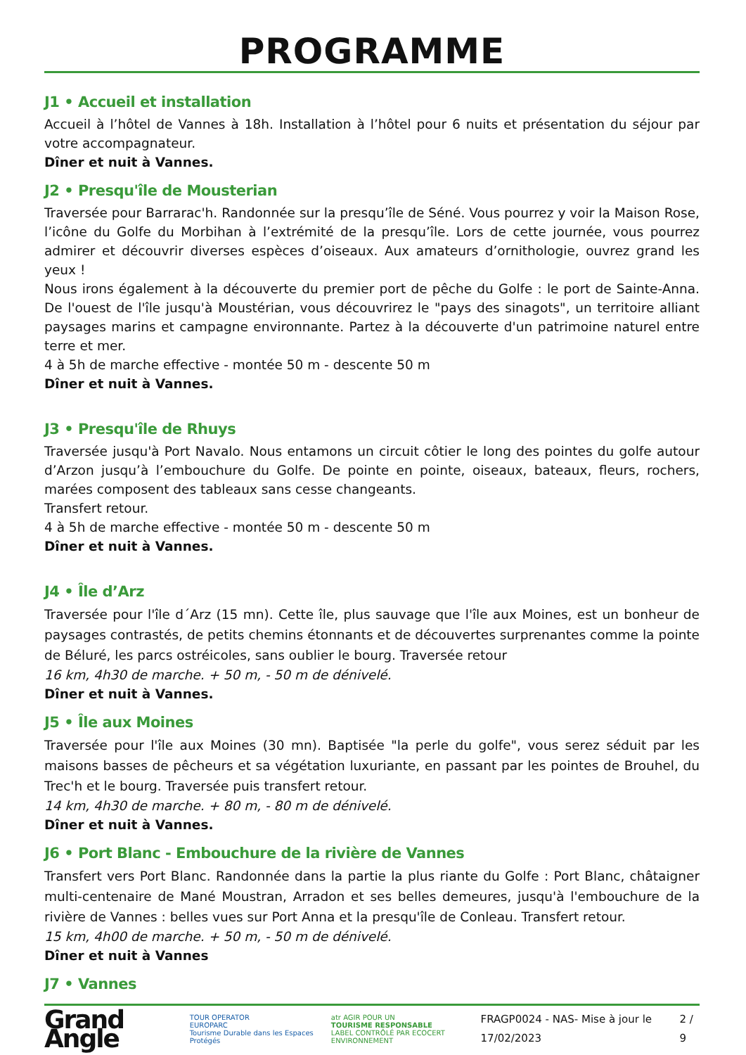PROGRAMME
J1 • Accueil et installation
Accueil à l’hôtel de Vannes à 18h. Installation à l’hôtel pour 6 nuits et présentation du séjour par votre accompagnateur.
Dîner et nuit à Vannes.
J2 • Presqu'île de Mousterian
Traversée pour Barrarac'h. Randonnée sur la presqu’île de Séné. Vous pourrez y voir la Maison Rose, l’icône du Golfe du Morbihan à l’extrémité de la presqu’île. Lors de cette journée, vous pourrez admirer et découvrir diverses espèces d’oiseaux. Aux amateurs d’ornithologie, ouvrez grand les yeux !
Nous irons également à la découverte du premier port de pêche du Golfe : le port de Sainte-Anna. De l'ouest de l'île jusqu'à Moustérian, vous découvrirez le "pays des sinagots", un territoire alliant paysages marins et campagne environnante. Partez à la découverte d'un patrimoine naturel entre terre et mer.
4 à 5h de marche effective - montée 50 m - descente 50 m
Dîner et nuit à Vannes.
J3 • Presqu'île de Rhuys
Traversée jusqu'à Port Navalo. Nous entamons un circuit côtier le long des pointes du golfe autour d’Arzon jusqu’à l’embouchure du Golfe. De pointe en pointe, oiseaux, bateaux, fleurs, rochers, marées composent des tableaux sans cesse changeants.
Transfert retour.
4 à 5h de marche effective - montée 50 m - descente 50 m
Dîner et nuit à Vannes.
J4 • Île d’Arz
Traversée pour l'île d´Arz (15 mn). Cette île, plus sauvage que l'île aux Moines, est un bonheur de paysages contrastés, de petits chemins étonnants et de découvertes surprenantes comme la pointe de Béluré, les parcs ostréicoles, sans oublier le bourg. Traversée retour
16 km, 4h30 de marche. + 50 m, - 50 m de dénivelé.
Dîner et nuit à Vannes.
J5 • Île aux Moines
Traversée pour l'île aux Moines (30 mn). Baptisée "la perle du golfe", vous serez séduit par les maisons basses de pêcheurs et sa végétation luxuriante, en passant par les pointes de Brouhel, du Trec'h et le bourg. Traversée puis transfert retour.
14 km, 4h30 de marche. + 80 m, - 80 m de dénivelé.
Dîner et nuit à Vannes.
J6 • Port Blanc - Embouchure de la rivière de Vannes
Transfert vers Port Blanc. Randonnée dans la partie la plus riante du Golfe : Port Blanc, châtaigner multi-centenaire de Mané Moustran, Arradon et ses belles demeures, jusqu'à l'embouchure de la rivière de Vannes : belles vues sur Port Anna et la presqu'île de Conleau. Transfert retour.
15 km, 4h00 de marche. + 50 m, - 50 m de dénivelé.
Dîner et nuit à Vannes
J7 • Vannes
Grand Angle TOUR OPERATOR
EUROPARC
Tourisme Durable dans les Espaces Protégés atr AGIR POUR UN
TOURISME RESPONSABLE
LABEL CONTRÔLÉ PAR ECOCERT ENVIRONNEMENT
FRAGP0024 - NAS- Mise à jour le 17/02/2023 2 / 9